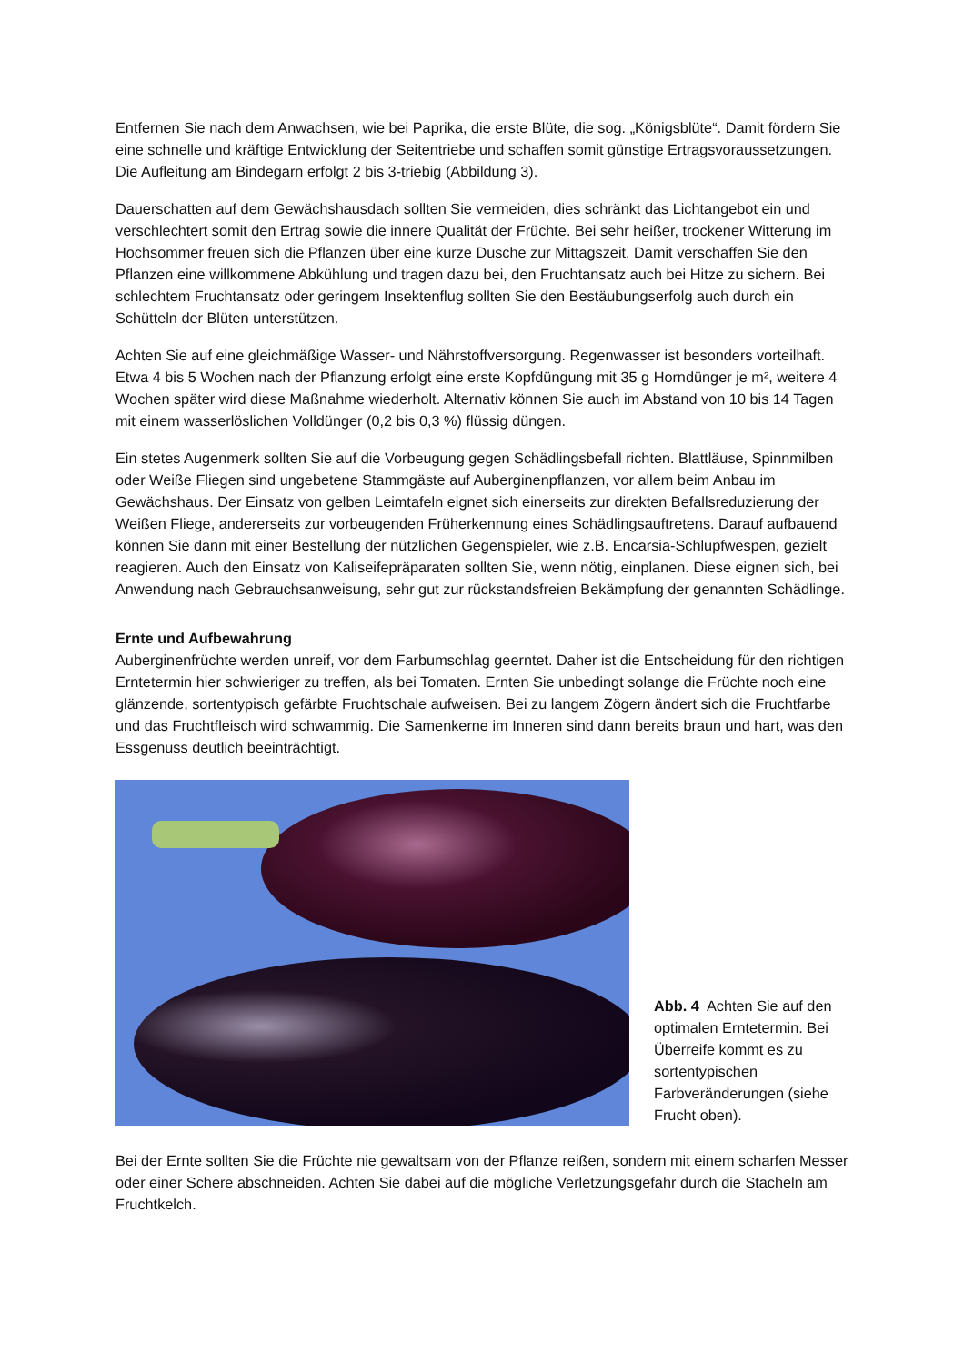Entfernen Sie nach dem Anwachsen, wie bei Paprika, die erste Blüte, die sog. „Königsblüte“. Damit fördern Sie eine schnelle und kräftige Entwicklung der Seitentriebe und schaffen somit günstige Ertragsvoraussetzungen. Die Aufleitung am Bindegarn erfolgt 2 bis 3-triebig (Abbildung 3).
Dauerschatten auf dem Gewächshausdach sollten Sie vermeiden, dies schränkt das Lichtangebot ein und verschlechtert somit den Ertrag sowie die innere Qualität der Früchte. Bei sehr heißer, trockener Witterung im Hochsommer freuen sich die Pflanzen über eine kurze Dusche zur Mittagszeit. Damit verschaffen Sie den Pflanzen eine willkommene Abkühlung und tragen dazu bei, den Fruchtansatz auch bei Hitze zu sichern. Bei schlechtem Fruchtansatz oder geringem Insektenflug sollten Sie den Bestäubungserfolg auch durch ein Schütteln der Blüten unterstützen.
Achten Sie auf eine gleichmäßige Wasser- und Nährstoffversorgung. Regenwasser ist besonders vorteilhaft. Etwa 4 bis 5 Wochen nach der Pflanzung erfolgt eine erste Kopfdüngung mit 35 g Horndünger je m², weitere 4 Wochen später wird diese Maßnahme wiederholt. Alternativ können Sie auch im Abstand von 10 bis 14 Tagen mit einem wasserlöslichen Volldünger (0,2 bis 0,3 %) flüssig düngen.
Ein stetes Augenmerk sollten Sie auf die Vorbeugung gegen Schädlingsbefall richten. Blattläuse, Spinnmilben oder Weiße Fliegen sind ungebetene Stammgäste auf Auberginenpflanzen, vor allem beim Anbau im Gewächshaus. Der Einsatz von gelben Leimtafeln eignet sich einerseits zur direkten Befallsreduzierung der Weißen Fliege, andererseits zur vorbeugenden Früherkennung eines Schädlingsauftretens. Darauf aufbauend können Sie dann mit einer Bestellung der nützlichen Gegenspieler, wie z.B. Encarsia-Schlupfwespen, gezielt reagieren. Auch den Einsatz von Kaliseifepräparaten sollten Sie, wenn nötig, einplanen. Diese eignen sich, bei Anwendung nach Gebrauchsanweisung, sehr gut zur rückstandsfreien Bekämpfung der genannten Schädlinge.
Ernte und Aufbewahrung
Auberginenfrüchte werden unreif, vor dem Farbumschlag geerntet. Daher ist die Entscheidung für den richtigen Erntetermin hier schwieriger zu treffen, als bei Tomaten. Ernten Sie unbedingt solange die Früchte noch eine glänzende, sortentypisch gefärbte Fruchtschale aufweisen. Bei zu langem Zögern ändert sich die Fruchtfarbe und das Fruchtfleisch wird schwammig. Die Samenkerne im Inneren sind dann bereits braun und hart, was den Essgenuss deutlich beeinträchtigt.
Abb. 4 Achten Sie auf den optimalen Erntetermin. Bei Überreife kommt es zu sortentypischen Farbveränderungen (siehe Frucht oben).
Bei der Ernte sollten Sie die Früchte nie gewaltsam von der Pflanze reißen, sondern mit einem scharfen Messer oder einer Schere abschneiden. Achten Sie dabei auf die mögliche Verletzungsgefahr durch die Stacheln am Fruchtkelch.